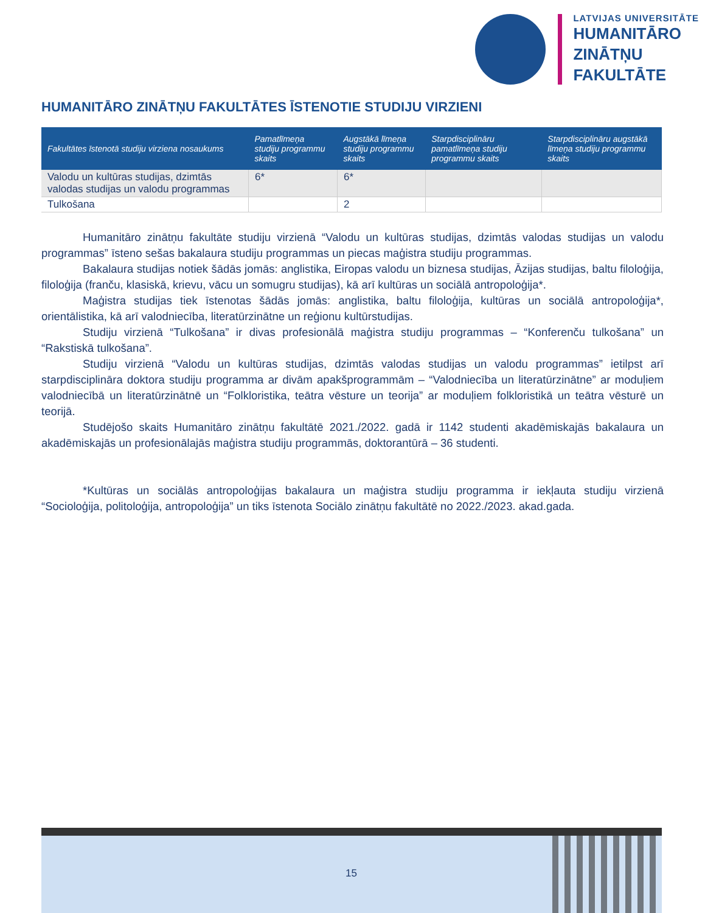LATVIJAS UNIVERSITĀTE
HUMANITĀRO
ZINĀTŅU
FAKULTĀTE
HUMANITĀRO ZINĀTŅU FAKULTĀTES ĪSTENOTIE STUDIJU VIRZIENI
| Fakultātes īstenotā studiju virziena nosaukums | Pamatlīmeņa studiju programmu skaits | Augstākā līmeņa studiju programmu skaits | Starpdisciplināru pamatlīmeņa studiju programmu skaits | Starpdisciplināru augstākā līmeņa studiju programmu skaits |
| --- | --- | --- | --- | --- |
| Valodu un kultūras studijas, dzimtās valodas studijas un valodu programmas | 6* | 6* | | |
| Tulkošana | | 2 | | |
Humanitāro zinātņu fakultāte studiju virzienā “Valodu un kultūras studijas, dzimtās valodas studijas un valodu programmas” īsteno sešas bakalaura studiju programmas un piecas maģistra studiju programmas.
Bakalaura studijas notiek šādās jomās: anglistika, Eiropas valodu un biznesa studijas, Āzijas studijas, baltu filoloģija, filoloģija (franču, klasiskā, krievu, vācu un somugru studijas), kā arī kultūras un sociālā antropoloģija*.
Maģistra studijas tiek īstenotas šādās jomās: anglistika, baltu filoloģija, kultūras un sociālā antropoloģija*, orientālistika, kā arī valodniecība, literatūrzinātne un reģionu kultūrstudijas.
Studiju virzienā “Tulkošana” ir divas profesionālā maģistra studiju programmas – “Konferenču tulkošana” un “Rakstiskā tulkošana”.
Studiju virzienā “Valodu un kultūras studijas, dzimtās valodas studijas un valodu programmas” ietilpst arī starpdisciplināra doktora studiju programma ar divām apakšprogrammām – “Valodniecība un literatūrzinātne” ar moduļiem valodniecībā un literatūrzinātnē un “Folkloristika, teātra vēsture un teorija” ar moduļiem folkloristikā un teātra vēsturē un teorijā.
Studējošo skaits Humanitāro zinātņu fakultātē 2021./2022. gadā ir 1142 studenti akadēmiskajās bakalaura un akadēmiskajās un profesionālajās maģistra studiju programmās, doktorantūrā – 36 studenti.
*Kultūras un sociālās antropoloģijas bakalaura un maģistra studiju programma ir iekļauta studiju virzienā “Socioloģija, politoloģija, antropoloģija” un tiks īstenota Sociālo zinātņu fakultātē no 2022./2023. akad.gada.
15